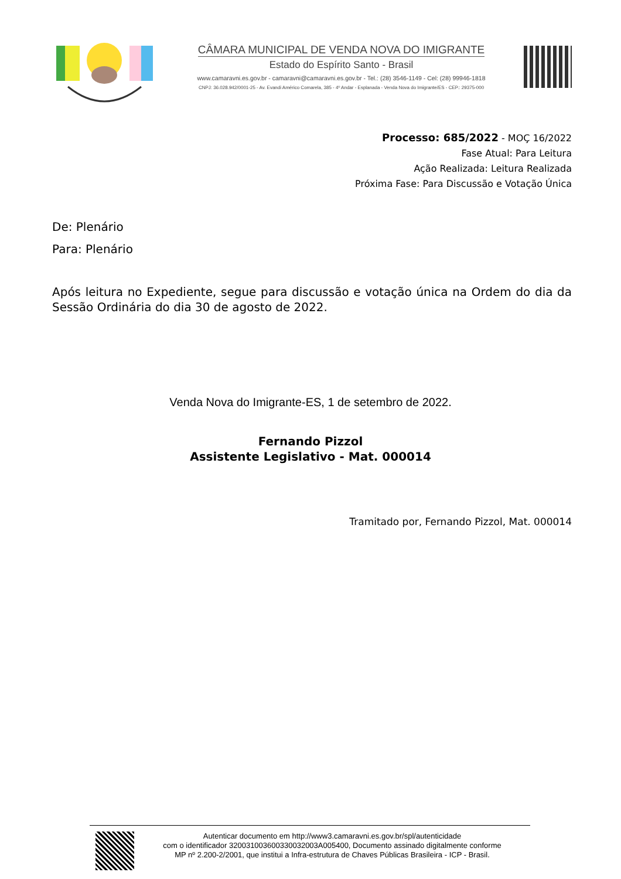CÂMARA MUNICIPAL DE VENDA NOVA DO IMIGRANTE
Estado do Espírito Santo - Brasil
www.camaravni.es.gov.br - camaravni@camaravni.es.gov.br - Tel.: (28) 3546-1149 - Cel: (28) 99946-1818
CNPJ: 36.028.942/0001-25 - Av. Evandi Américo Comarela, 385 - 4º Andar - Esplanada - Venda Nova do Imigrante/ES - CEP.: 29375-000
Processo: 685/2022 - MOÇ 16/2022
Fase Atual: Para Leitura
Ação Realizada: Leitura Realizada
Próxima Fase: Para Discussão e Votação Única
De: Plenário
Para: Plenário
Após leitura no Expediente, segue para discussão e votação única na Ordem do dia da Sessão Ordinária do dia 30 de agosto de 2022.
Venda Nova do Imigrante-ES, 1 de setembro de 2022.
Fernando Pizzol
Assistente Legislativo - Mat. 000014
Tramitado por, Fernando Pizzol, Mat. 000014
Autenticar documento em http://www3.camaravni.es.gov.br/spl/autenticidade
com o identificador 320031003600330032003A005400, Documento assinado digitalmente conforme
MP nº 2.200-2/2001, que institui a Infra-estrutura de Chaves Públicas Brasileira - ICP - Brasil.